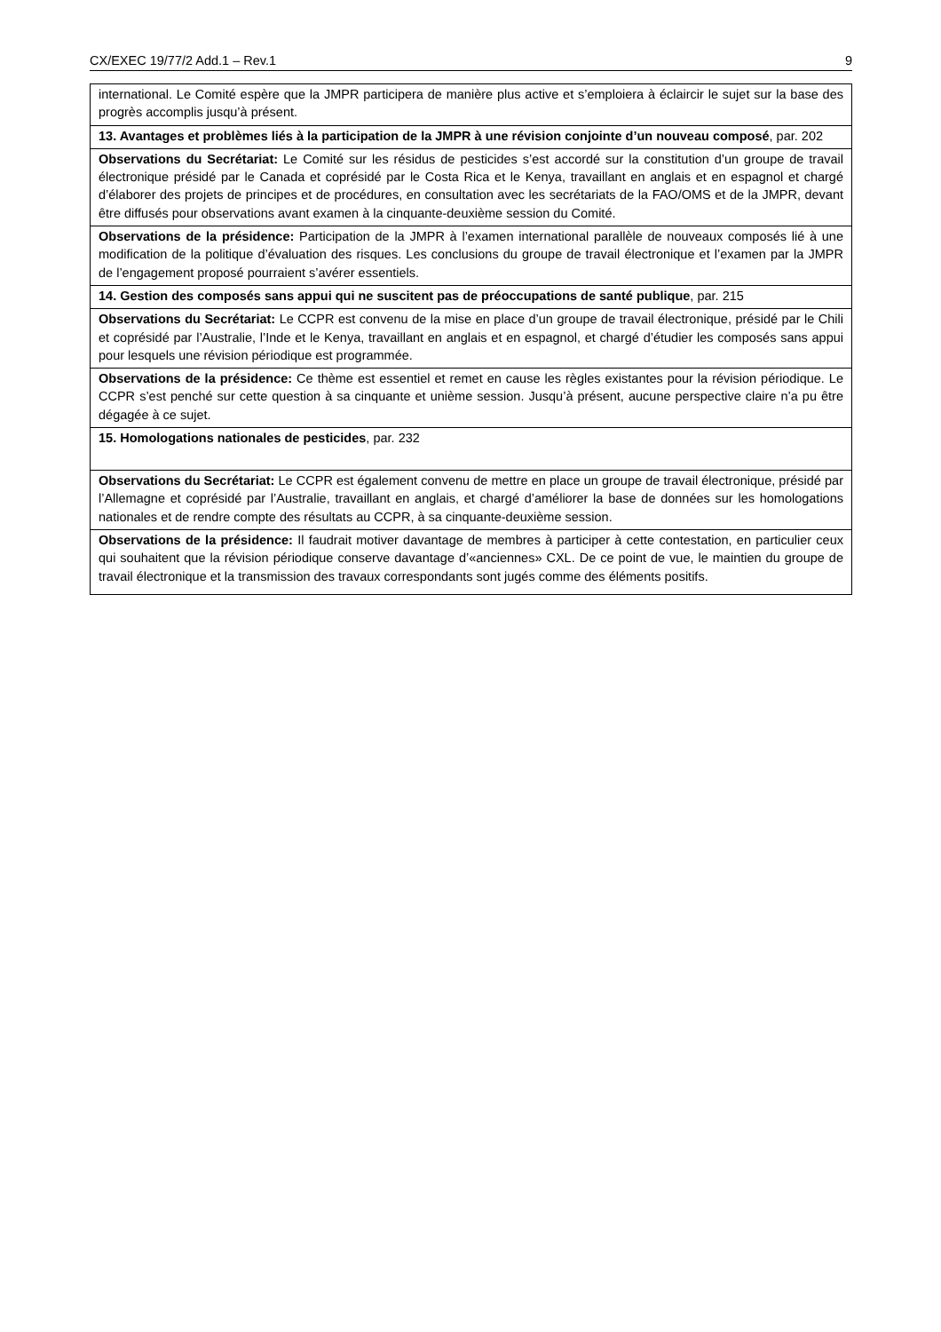CX/EXEC 19/77/2 Add.1 – Rev.1 9
| international. Le Comité espère que la JMPR participera de manière plus active et s’emploiera à éclaircir le sujet sur la base des progrès accomplis jusqu’à présent. |
| 13. Avantages et problèmes liés à la participation de la JMPR à une révision conjointe d’un nouveau composé , par. 202 |
| Observations du Secrétariat: Le Comité sur les résidus de pesticides s’est accordé sur la constitution d’un groupe de travail électronique présidé par le Canada et coprésidé par le Costa Rica et le Kenya, travaillant en anglais et en espagnol et chargé d’élaborer des projets de principes et de procédures, en consultation avec les secrétariats de la FAO/OMS et de la JMPR, devant être diffusés pour observations avant examen à la cinquante-deuxième session du Comité. |
| Observations de la présidence: Participation de la JMPR à l’examen international parallèle de nouveaux composés lié à une modification de la politique d’évaluation des risques. Les conclusions du groupe de travail électronique et l’examen par la JMPR de l’engagement proposé pourraient s’avérer essentiels. |
| 14. Gestion des composés sans appui qui ne suscitent pas de préoccupations de santé publique , par. 215 |
| Observations du Secrétariat: Le CCPR est convenu de la mise en place d’un groupe de travail électronique, présidé par le Chili et coprésidé par l’Australie, l’Inde et le Kenya, travaillant en anglais et en espagnol, et chargé d’étudier les composés sans appui pour lesquels une révision périodique est programmée. |
| Observations de la présidence: Ce thème est essentiel et remet en cause les règles existantes pour la révision périodique. Le CCPR s’est penché sur cette question à sa cinquante et unième session. Jusqu’à présent, aucune perspective claire n’a pu être dégagée à ce sujet. |
| 15. Homologations nationales de pesticides , par. 232 |
| Observations du Secrétariat: Le CCPR est également convenu de mettre en place un groupe de travail électronique, présidé par l’Allemagne et coprésidé par l’Australie, travaillant en anglais, et chargé d’améliorer la base de données sur les homologations nationales et de rendre compte des résultats au CCPR, à sa cinquante-deuxième session. |
| Observations de la présidence: Il faudrait motiver davantage de membres à participer à cette contestation, en particulier ceux qui souhaitent que la révision périodique conserve davantage d’«anciennes» CXL. De ce point de vue, le maintien du groupe de travail électronique et la transmission des travaux correspondants sont jugés comme des éléments positifs. |